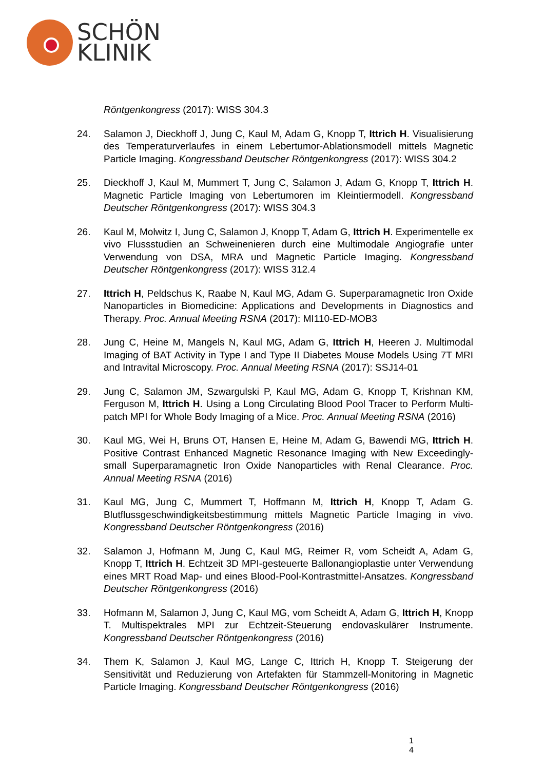SCHÖN
KLINIK
Röntgenkongress (2017): WISS 304.3
24. Salamon J, Dieckhoff J, Jung C, Kaul M, Adam G, Knopp T, Ittrich H. Visualisierung des Temperaturverlaufes in einem Lebertumor-Ablationsmodell mittels Magnetic Particle Imaging. Kongressband Deutscher Röntgenkongress (2017): WISS 304.2
25. Dieckhoff J, Kaul M, Mummert T, Jung C, Salamon J, Adam G, Knopp T, Ittrich H. Magnetic Particle Imaging von Lebertumoren im Kleintiermodell. Kongressband Deutscher Röntgenkongress (2017): WISS 304.3
26. Kaul M, Molwitz I, Jung C, Salamon J, Knopp T, Adam G, Ittrich H. Experimentelle ex vivo Flussstudien an Schweinenieren durch eine Multimodale Angiografie unter Verwendung von DSA, MRA und Magnetic Particle Imaging. Kongressband Deutscher Röntgenkongress (2017): WISS 312.4
27. Ittrich H, Peldschus K, Raabe N, Kaul MG, Adam G. Superparamagnetic Iron Oxide Nanoparticles in Biomedicine: Applications and Developments in Diagnostics and Therapy. Proc. Annual Meeting RSNA (2017): MI110-ED-MOB3
28. Jung C, Heine M, Mangels N, Kaul MG, Adam G, Ittrich H, Heeren J. Multimodal Imaging of BAT Activity in Type I and Type II Diabetes Mouse Models Using 7T MRI and Intravital Microscopy. Proc. Annual Meeting RSNA (2017): SSJ14-01
29. Jung C, Salamon JM, Szwargulski P, Kaul MG, Adam G, Knopp T, Krishnan KM, Ferguson M, Ittrich H. Using a Long Circulating Blood Pool Tracer to Perform Multi-patch MPI for Whole Body Imaging of a Mice. Proc. Annual Meeting RSNA (2016)
30. Kaul MG, Wei H, Bruns OT, Hansen E, Heine M, Adam G, Bawendi MG, Ittrich H. Positive Contrast Enhanced Magnetic Resonance Imaging with New Exceedingly-small Superparamagnetic Iron Oxide Nanoparticles with Renal Clearance. Proc. Annual Meeting RSNA (2016)
31. Kaul MG, Jung C, Mummert T, Hoffmann M, Ittrich H, Knopp T, Adam G. Blutflussgeschwindigkeitsbestimmung mittels Magnetic Particle Imaging in vivo. Kongressband Deutscher Röntgenkongress (2016)
32. Salamon J, Hofmann M, Jung C, Kaul MG, Reimer R, vom Scheidt A, Adam G, Knopp T, Ittrich H. Echtzeit 3D MPI-gesteuerte Ballonangioplastie unter Verwendung eines MRT Road Map- und eines Blood-Pool-Kontrastmittel-Ansatzes. Kongressband Deutscher Röntgenkongress (2016)
33. Hofmann M, Salamon J, Jung C, Kaul MG, vom Scheidt A, Adam G, Ittrich H, Knopp T. Multispektrales MPI zur Echtzeit-Steuerung endovaskulärer Instrumente. Kongressband Deutscher Röntgenkongress (2016)
34. Them K, Salamon J, Kaul MG, Lange C, Ittrich H, Knopp T. Steigerung der Sensitivität und Reduzierung von Artefakten für Stammzell-Monitoring in Magnetic Particle Imaging. Kongressband Deutscher Röntgenkongress (2016)
1
4